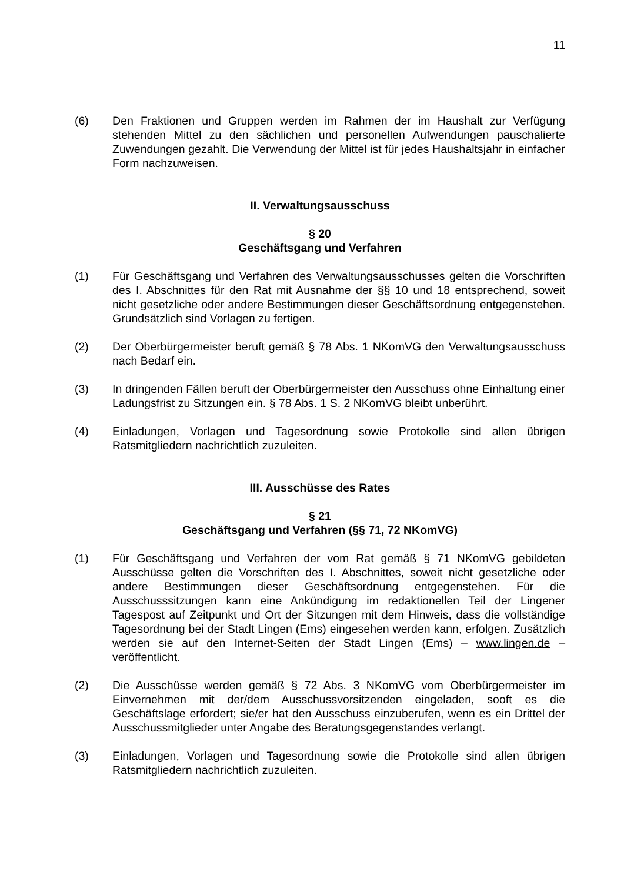11
(6) Den Fraktionen und Gruppen werden im Rahmen der im Haushalt zur Verfügung stehenden Mittel zu den sächlichen und personellen Aufwendungen pauschalier­te Zuwendungen gezahlt. Die Verwendung der Mittel ist für jedes Haushaltsjahr in einfacher Form nachzuweisen.
II. Verwaltungsausschuss
§ 20
Geschäftsgang und Verfahren
(1) Für Geschäftsgang und Verfahren des Verwaltungsausschusses gelten die Vor­schriften des I. Abschnittes für den Rat mit Ausnahme der §§ 10 und 18 entspre­chend, soweit nicht gesetzliche oder andere Bestimmungen dieser Geschäfts­ordnung entgegenstehen. Grundsätzlich sind Vorlagen zu fertigen.
(2) Der Oberbürgermeister beruft gemäß § 78 Abs. 1 NKomVG den Verwaltungs­ausschuss nach Bedarf ein.
(3) In dringenden Fällen beruft der Oberbürgermeister den Ausschuss ohne Einhal­tung einer Ladungsfrist zu Sitzungen ein. § 78 Abs. 1 S. 2 NKomVG bleibt unbe­rührt.
(4) Einladungen, Vorlagen und Tagesordnung sowie Protokolle sind allen übrigen Ratsmitgliedern nachrichtlich zuzuleiten.
III. Ausschüsse des Rates
§ 21
Geschäftsgang und Verfahren (§§ 71, 72 NKomVG)
(1) Für Geschäftsgang und Verfahren der vom Rat gemäß § 71 NKomVG gebildeten Ausschüsse gelten die Vorschriften des I. Abschnittes, soweit nicht gesetzliche oder andere Bestimmungen dieser Geschäftsordnung entgegenstehen. Für die Ausschusssitzungen kann eine Ankündigung im redaktionellen Teil der Lingener Tagespost auf Zeitpunkt und Ort der Sitzungen mit dem Hinweis, dass die voll­ständige Tagesordnung bei der Stadt Lingen (Ems) eingesehen werden kann, er­folgen. Zusätzlich werden sie auf den Internet-Seiten der Stadt Lingen (Ems) – www.lingen.de – veröffentlicht.
(2) Die Ausschüsse werden gemäß § 72 Abs. 3 NKomVG vom Oberbürgermeister im Einvernehmen mit der/dem Ausschussvorsitzenden eingeladen, sooft es die Geschäftslage erfordert; sie/er hat den Ausschuss einzuberufen, wenn es ein Drittel der Ausschussmitglieder unter Angabe des Beratungsgegenstandes ver­langt.
(3) Einladungen, Vorlagen und Tagesordnung sowie die Protokolle sind allen übri­gen Ratsmitgliedern nachrichtlich zuzuleiten.